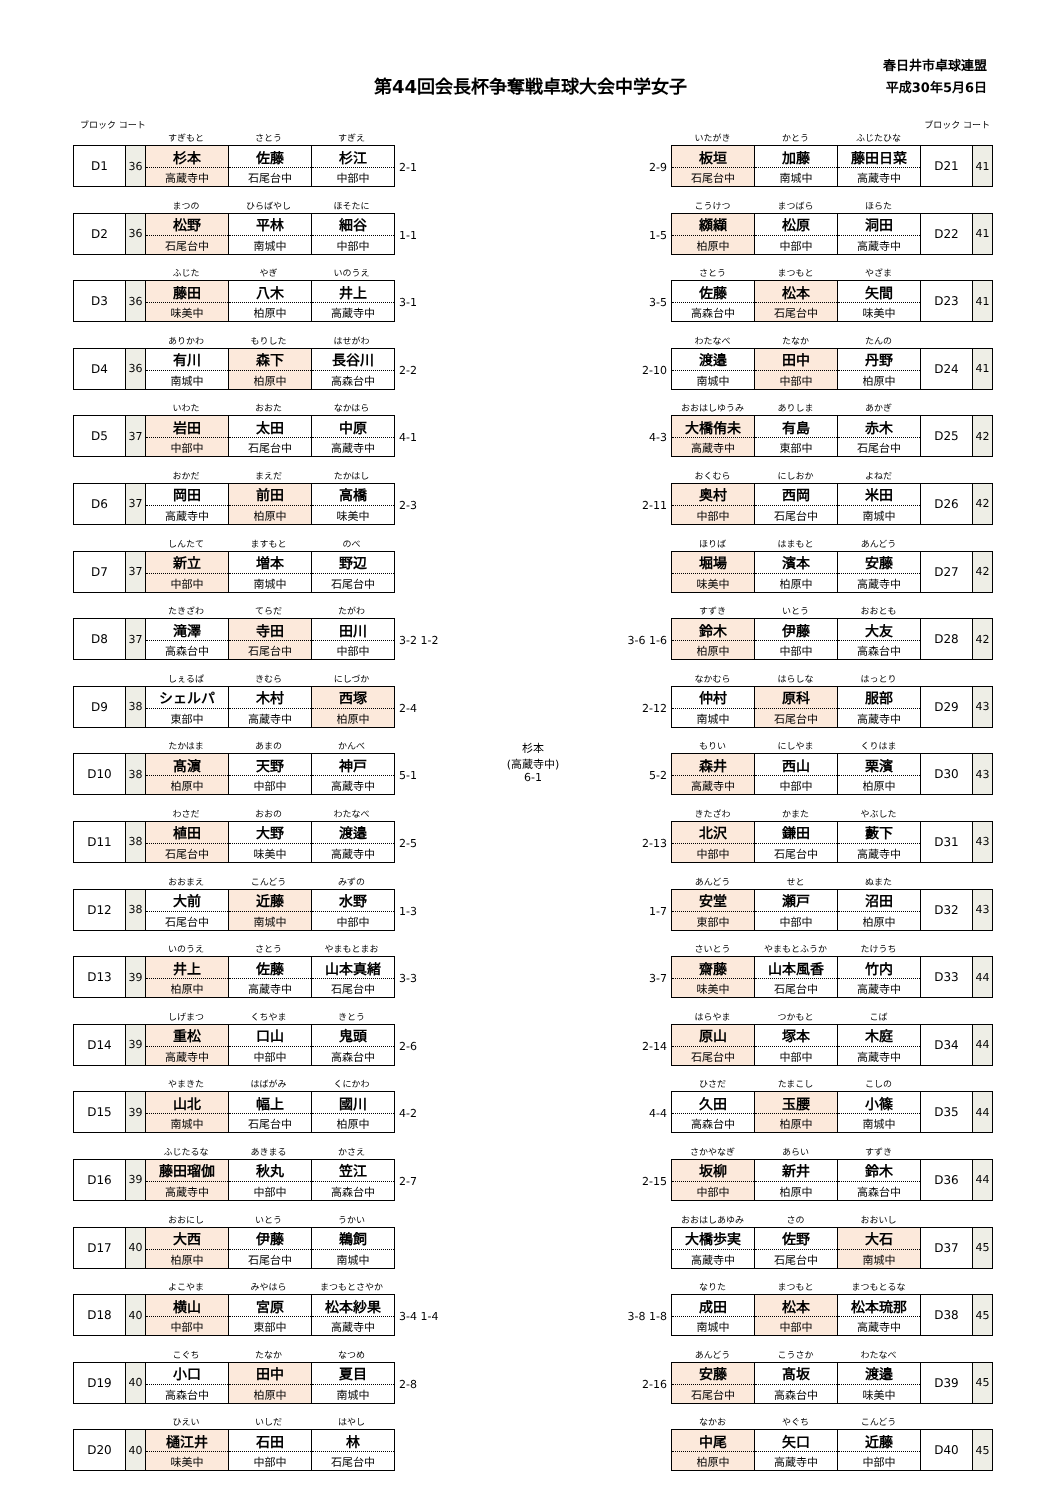春日井市卓球連盟
平成30年5月6日
第44回会長杯争奪戦卓球大会中学女子
ブロック コート ブロック コート
すぎもと さとう すぎえ
| D1 | 36 | 杉本 | 佐藤 | 杉江 |
| | | 高蔵寺中 | 石尾台中 | 中部中 |
まつの ひらばやし ほそたに
| D2 | 36 | 松野 | 平林 | 細谷 |
| | | 石尾台中 | 南城中 | 中部中 |
ふじた やぎ いのうえ
| D3 | 36 | 藤田 | 八木 | 井上 |
| | | 味美中 | 柏原中 | 高蔵寺中 |
ありかわ もりした はせがわ
| D4 | 36 | 有川 | 森下 | 長谷川 |
| | | 南城中 | 柏原中 | 高森台中 |
いわた おおた なかはら
| D5 | 37 | 岩田 | 太田 | 中原 |
| | | 中部中 | 石尾台中 | 高蔵寺中 |
おかだ まえだ たかはし
| D6 | 37 | 岡田 | 前田 | 高橋 |
| | | 高蔵寺中 | 柏原中 | 味美中 |
しんたて ますもと のべ
| D7 | 37 | 新立 | 増本 | 野辺 |
| | | 中部中 | 南城中 | 石尾台中 |
たきざわ てらだ たがわ
| D8 | 37 | 滝澤 | 寺田 | 田川 |
| | | 高森台中 | 石尾台中 | 中部中 |
しぇるぱ きむら にしづか
| D9 | 38 | シェルパ | 木村 | 西塚 |
| | | 東部中 | 高蔵寺中 | 柏原中 |
たかはま あまの かんべ
| D10 | 38 | 髙濵 | 天野 | 神戸 |
| | | 柏原中 | 中部中 | 高蔵寺中 |
わさだ おおの わたなべ
| D11 | 38 | 植田 | 大野 | 渡邉 |
| | | 石尾台中 | 味美中 | 高蔵寺中 |
おおまえ こんどう みずの
| D12 | 38 | 大前 | 近藤 | 水野 |
| | | 石尾台中 | 南城中 | 中部中 |
いのうえ さとう やまもとまお
| D13 | 39 | 井上 | 佐藤 | 山本真緒 |
| | | 柏原中 | 高蔵寺中 | 石尾台中 |
しげまつ くちやま きとう
| D14 | 39 | 重松 | 口山 | 鬼頭 |
| | | 高蔵寺中 | 中部中 | 高森台中 |
やまきた はばがみ くにかわ
| D15 | 39 | 山北 | 幅上 | 國川 |
| | | 南城中 | 石尾台中 | 柏原中 |
ふじたるな あきまる かさえ
| D16 | 39 | 藤田瑠伽 | 秋丸 | 笠江 |
| | | 高蔵寺中 | 中部中 | 高森台中 |
おおにし いとう うかい
| D17 | 40 | 大西 | 伊藤 | 鵜飼 |
| | | 柏原中 | 石尾台中 | 南城中 |
よこやま みやはら まつもとさやか
| D18 | 40 | 横山 | 宮原 | 松本紗果 |
| | | 中部中 | 東部中 | 高蔵寺中 |
こぐち たなか なつめ
| D19 | 40 | 小口 | 田中 | 夏目 |
| | | 高森台中 | 柏原中 | 南城中 |
ひえい いしだ はやし
| D20 | 40 | 樋江井 | 石田 | 林 |
| | | 味美中 | 中部中 | 石尾台中 |
2-1 2-9
1-1 1-5
3-1 3-5
2-2 2-10
4-1 4-3
2-3 2-11
3-2 1-2 3-6 1-6
2-4 2-12
5-1 杉本
(高蔵寺中)
6-1 5-2
2-5 2-13
1-3 1-7
3-3 3-7
2-6 2-14
4-2 4-4
2-7 2-15
3-4 1-4 3-8 1-8
2-8 2-16
いたがき かとう ふじたひな
| 板垣 | 加藤 | 藤田日菜 | D21 | 41 |
| 石尾台中 | 南城中 | 高蔵寺中 | | |
こうけつ まつばら ほらた
| 纐纈 | 松原 | 洞田 | D22 | 41 |
| 柏原中 | 中部中 | 高蔵寺中 | | |
さとう まつもと やざま
| 佐藤 | 松本 | 矢間 | D23 | 41 |
| 高森台中 | 石尾台中 | 味美中 | | |
わたなべ たなか たんの
| 渡邉 | 田中 | 丹野 | D24 | 41 |
| 南城中 | 中部中 | 柏原中 | | |
おおはしゆうみ ありしま あかぎ
| 大橋侑未 | 有島 | 赤木 | D25 | 42 |
| 高蔵寺中 | 東部中 | 石尾台中 | | |
おくむら にしおか よねだ
| 奥村 | 西岡 | 米田 | D26 | 42 |
| 中部中 | 石尾台中 | 南城中 | | |
ほりば はまもと あんどう
| 堀場 | 濱本 | 安藤 | D27 | 42 |
| 味美中 | 柏原中 | 高蔵寺中 | | |
すずき いとう おおとも
| 鈴木 | 伊藤 | 大友 | D28 | 42 |
| 柏原中 | 中部中 | 高森台中 | | |
なかむら はらしな はっとり
| 仲村 | 原科 | 服部 | D29 | 43 |
| 南城中 | 石尾台中 | 高蔵寺中 | | |
もりい にしやま くりはま
| 森井 | 西山 | 栗濱 | D30 | 43 |
| 高蔵寺中 | 中部中 | 柏原中 | | |
きたざわ かまた やぶした
| 北沢 | 鎌田 | 藪下 | D31 | 43 |
| 中部中 | 石尾台中 | 高蔵寺中 | | |
あんどう せと ぬまた
| 安堂 | 瀬戸 | 沼田 | D32 | 43 |
| 東部中 | 中部中 | 柏原中 | | |
さいとう やまもとふうか たけうち
| 齋藤 | 山本風香 | 竹内 | D33 | 44 |
| 味美中 | 石尾台中 | 高蔵寺中 | | |
はらやま つかもと こば
| 原山 | 塚本 | 木庭 | D34 | 44 |
| 石尾台中 | 中部中 | 高蔵寺中 | | |
ひさだ たまこし こしの
| 久田 | 玉腰 | 小篠 | D35 | 44 |
| 高森台中 | 柏原中 | 南城中 | | |
さかやなぎ あらい すずき
| 坂柳 | 新井 | 鈴木 | D36 | 44 |
| 中部中 | 柏原中 | 高森台中 | | |
おおはしあゆみ さの おおいし
| 大橋歩実 | 佐野 | 大石 | D37 | 45 |
| 高蔵寺中 | 石尾台中 | 南城中 | | |
なりた まつもと まつもとるな
| 成田 | 松本 | 松本琉那 | D38 | 45 |
| 南城中 | 中部中 | 高蔵寺中 | | |
あんどう こうさか わたなべ
| 安藤 | 髙坂 | 渡邉 | D39 | 45 |
| 石尾台中 | 高森台中 | 味美中 | | |
なかお やぐち こんどう
| 中尾 | 矢口 | 近藤 | D40 | 45 |
| 柏原中 | 高蔵寺中 | 中部中 | | |